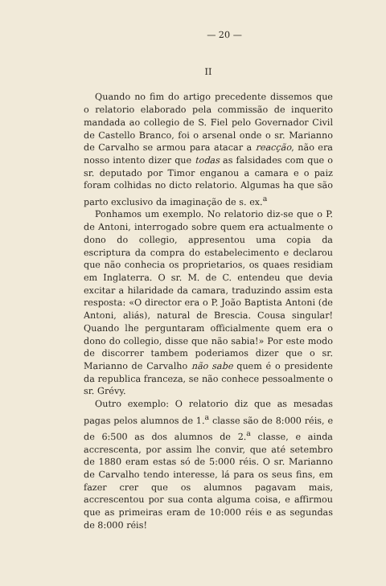— 20 —
II
Quando no fim do artigo precedente dissemos que o relatorio elaborado pela commissão de inquerito mandada ao collegio de S. Fiel pelo Governador Civil de Castello Branco, foi o arsenal onde o sr. Marianno de Carvalho se armou para atacar a reacção, não era nosso intento dizer que todas as falsidades com que o sr. deputado por Timor enganou a camara e o paiz foram colhidas no dicto relatorio. Algumas ha que são parto exclusivo da imaginação de s. ex.<sup>a</sup>
Ponhamos um exemplo. No relatorio diz-se que o P. de Antoni, interrogado sobre quem era actualmente o dono do collegio, appresentou uma copia da escriptura da compra do estabelecimento e declarou que não conhecia os proprietarios, os quaes residiam em Inglaterra. O sr. M. de C. entendeu que devia excitar a hilaridade da camara, traduzindo assim esta resposta: «O director era o P. João Baptista Antoni (de Antoni, aliás), natural de Brescia. Cousa singular! Quando lhe perguntaram officialmente quem era o dono do collegio, disse que não sabia!» Por este modo de discorrer tambem poderiamos dizer que o sr. Marianno de Carvalho não sabe quem é o presidente da republica franceza, se não conhece pessoalmente o sr. Grévy.
Outro exemplo: O relatorio diz que as mesadas pagas pelos alumnos de 1.<sup>a</sup> classe são de 8:000 réis, e de 6:500 as dos alumnos de 2.<sup>a</sup> classe, e ainda accrescenta, por assim lhe convir, que até setembro de 1880 eram estas só de 5:000 réis. O sr. Marianno de Carvalho tendo interesse, lá para os seus fins, em fazer crer que os alumnos pagavam mais, accrescentou por sua conta alguma coisa, e affirmou que as primeiras eram de 10:000 réis e as segundas de 8:000 réis!